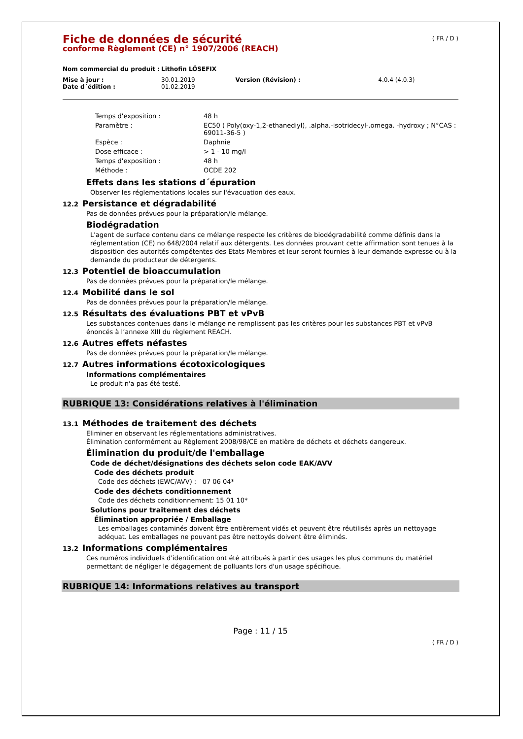( FR / D )
Fiche de données de sécurité
conforme Règlement (CE) n° 1907/2006 (REACH)
| Nom commercial du produit : | Lithofin LÖSEFIX | | |
| Mise à jour : | 30.01.2019 | Version (Révision) : | 4.0.4 (4.0.3) |
| Date d´édition : | 01.02.2019 | | |
| Temps d'exposition : | 48 h |
| Paramètre : | EC50 ( Poly(oxy-1,2-ethanediyl), .alpha.-isotridecyl-.omega. -hydroxy ; N°CAS : 69011-36-5 ) |
| Espèce : | Daphnie |
| Dose efficace : | > 1 - 10 mg/l |
| Temps d'exposition : | 48 h |
| Méthode : | OCDE 202 |
Effets dans les stations d´épuration
Observer les réglementations locales sur l'évacuation des eaux.
12.2 Persistance et dégradabilité
Pas de données prévues pour la préparation/le mélange.
Biodégradation
L'agent de surface contenu dans ce mélange respecte les critères de biodégradabilité comme définis dans la réglementation (CE) no 648/2004 relatif aux détergents. Les données prouvant cette affirmation sont tenues à la disposition des autorités compétentes des Etats Membres et leur seront fournies à leur demande expresse ou à la demande du producteur de détergents.
12.3 Potentiel de bioaccumulation
Pas de données prévues pour la préparation/le mélange.
12.4 Mobilité dans le sol
Pas de données prévues pour la préparation/le mélange.
12.5 Résultats des évaluations PBT et vPvB
Les substances contenues dans le mélange ne remplissent pas les critères pour les substances PBT et vPvB énoncés à l’annexe XIII du règlement REACH.
12.6 Autres effets néfastes
Pas de données prévues pour la préparation/le mélange.
12.7 Autres informations écotoxicologiques
Informations complémentaires
Le produit n'a pas été testé.
RUBRIQUE 13: Considérations relatives à l'élimination
13.1 Méthodes de traitement des déchets
Eliminer en observant les réglementations administratives.
Élimination conformément au Règlement 2008/98/CE en matière de déchets et déchets dangereux.
Élimination du produit/de l'emballage
Code de déchet/désignations des déchets selon code EAK/AVV
Code des déchets produit
Code des déchets (EWC/AVV) : 07 06 04*
Code des déchets conditionnement
Code des déchets conditionnement: 15 01 10*
Solutions pour traitement des déchets
Élimination appropriée / Emballage
Les emballages contaminés doivent être entièrement vidés et peuvent être réutilisés après un nettoyage adéquat. Les emballages ne pouvant pas être nettoyés doivent être éliminés.
13.2 Informations complémentaires
Ces numéros individuels d'identification ont été attribués à partir des usages les plus communs du matériel permettant de négliger le dégagement de polluants lors d'un usage spécifique.
RUBRIQUE 14: Informations relatives au transport
Page : 11 / 15
( FR / D )